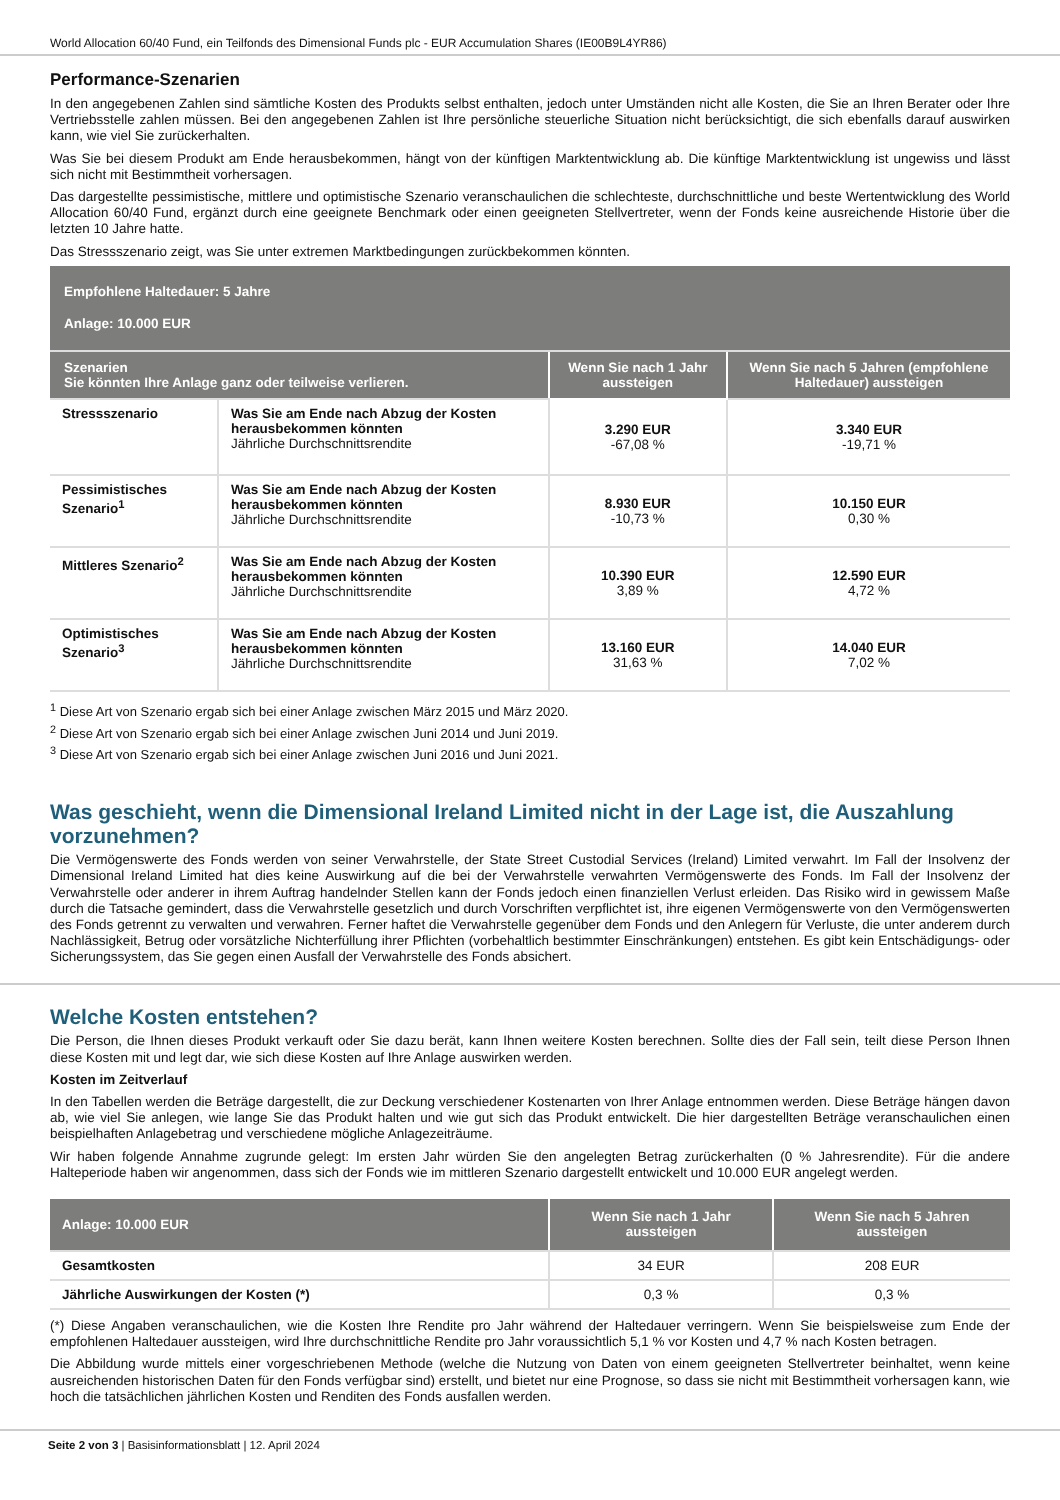World Allocation 60/40 Fund, ein Teilfonds des Dimensional Funds plc - EUR Accumulation Shares (IE00B9L4YR86)
Performance-Szenarien
In den angegebenen Zahlen sind sämtliche Kosten des Produkts selbst enthalten, jedoch unter Umständen nicht alle Kosten, die Sie an Ihren Berater oder Ihre Vertriebsstelle zahlen müssen. Bei den angegebenen Zahlen ist Ihre persönliche steuerliche Situation nicht berücksichtigt, die sich ebenfalls darauf auswirken kann, wie viel Sie zurückerhalten.
Was Sie bei diesem Produkt am Ende herausbekommen, hängt von der künftigen Marktentwicklung ab. Die künftige Marktentwicklung ist ungewiss und lässt sich nicht mit Bestimmtheit vorhersagen.
Das dargestellte pessimistische, mittlere und optimistische Szenario veranschaulichen die schlechteste, durchschnittliche und beste Wertentwicklung des World Allocation 60/40 Fund, ergänzt durch eine geeignete Benchmark oder einen geeigneten Stellvertreter, wenn der Fonds keine ausreichende Historie über die letzten 10 Jahre hatte.
Das Stressszenario zeigt, was Sie unter extremen Marktbedingungen zurückbekommen könnten.
| Empfohlene Haltedauer: 5 Jahre Anlage: 10.000 EUR | | | |
| Szenarien Sie könnten Ihre Anlage ganz oder teilweise verlieren. | | Wenn Sie nach 1 Jahr aussteigen | Wenn Sie nach 5 Jahren (empfohlene Haltedauer) aussteigen |
| Stressszenario | Was Sie am Ende nach Abzug der Kosten herausbekommen könnten Jährliche Durchschnittsrendite | 3.290 EUR -67,08 % | 3.340 EUR -19,71 % |
| Pessimistisches Szenario<sup>1</sup> | Was Sie am Ende nach Abzug der Kosten herausbekommen könnten Jährliche Durchschnittsrendite | 8.930 EUR -10,73 % | 10.150 EUR 0,30 % |
| Mittleres Szenario<sup>2</sup> | Was Sie am Ende nach Abzug der Kosten herausbekommen könnten Jährliche Durchschnittsrendite | 10.390 EUR 3,89 % | 12.590 EUR 4,72 % |
| Optimistisches Szenario<sup>3</sup> | Was Sie am Ende nach Abzug der Kosten herausbekommen könnten Jährliche Durchschnittsrendite | 13.160 EUR 31,63 % | 14.040 EUR 7,02 % |
<sup>1</sup> Diese Art von Szenario ergab sich bei einer Anlage zwischen März 2015 und März 2020.
<sup>2</sup> Diese Art von Szenario ergab sich bei einer Anlage zwischen Juni 2014 und Juni 2019.
<sup>3</sup> Diese Art von Szenario ergab sich bei einer Anlage zwischen Juni 2016 und Juni 2021.
Was geschieht, wenn die Dimensional Ireland Limited nicht in der Lage ist, die Auszahlung vorzunehmen?
Die Vermögenswerte des Fonds werden von seiner Verwahrstelle, der State Street Custodial Services (Ireland) Limited verwahrt. Im Fall der Insolvenz der Dimensional Ireland Limited hat dies keine Auswirkung auf die bei der Verwahrstelle verwahrten Vermögenswerte des Fonds. Im Fall der Insolvenz der Verwahrstelle oder anderer in ihrem Auftrag handelnder Stellen kann der Fonds jedoch einen finanziellen Verlust erleiden. Das Risiko wird in gewissem Maße durch die Tatsache gemindert, dass die Verwahrstelle gesetzlich und durch Vorschriften verpflichtet ist, ihre eigenen Vermögenswerte von den Vermögenswerten des Fonds getrennt zu verwalten und verwahren. Ferner haftet die Verwahrstelle gegenüber dem Fonds und den Anlegern für Verluste, die unter anderem durch Nachlässigkeit, Betrug oder vorsätzliche Nichterfüllung ihrer Pflichten (vorbehaltlich bestimmter Einschränkungen) entstehen. Es gibt kein Entschädigungs- oder Sicherungssystem, das Sie gegen einen Ausfall der Verwahrstelle des Fonds absichert.
Welche Kosten entstehen?
Die Person, die Ihnen dieses Produkt verkauft oder Sie dazu berät, kann Ihnen weitere Kosten berechnen. Sollte dies der Fall sein, teilt diese Person Ihnen diese Kosten mit und legt dar, wie sich diese Kosten auf Ihre Anlage auswirken werden.
Kosten im Zeitverlauf
In den Tabellen werden die Beträge dargestellt, die zur Deckung verschiedener Kostenarten von Ihrer Anlage entnommen werden. Diese Beträge hängen davon ab, wie viel Sie anlegen, wie lange Sie das Produkt halten und wie gut sich das Produkt entwickelt. Die hier dargestellten Beträge veranschaulichen einen beispielhaften Anlagebetrag und verschiedene mögliche Anlagezeiträume.
Wir haben folgende Annahme zugrunde gelegt: Im ersten Jahr würden Sie den angelegten Betrag zurückerhalten (0 % Jahresrendite). Für die andere Halteperiode haben wir angenommen, dass sich der Fonds wie im mittleren Szenario dargestellt entwickelt und 10.000 EUR angelegt werden.
| Anlage: 10.000 EUR | Wenn Sie nach 1 Jahr aussteigen | Wenn Sie nach 5 Jahren aussteigen |
| Gesamtkosten | 34 EUR | 208 EUR |
| Jährliche Auswirkungen der Kosten (*) | 0,3 % | 0,3 % |
(*) Diese Angaben veranschaulichen, wie die Kosten Ihre Rendite pro Jahr während der Haltedauer verringern. Wenn Sie beispielsweise zum Ende der empfohlenen Haltedauer aussteigen, wird Ihre durchschnittliche Rendite pro Jahr voraussichtlich 5,1 % vor Kosten und 4,7 % nach Kosten betragen.
Die Abbildung wurde mittels einer vorgeschriebenen Methode (welche die Nutzung von Daten von einem geeigneten Stellvertreter beinhaltet, wenn keine ausreichenden historischen Daten für den Fonds verfügbar sind) erstellt, und bietet nur eine Prognose, so dass sie nicht mit Bestimmtheit vorhersagen kann, wie hoch die tatsächlichen jährlichen Kosten und Renditen des Fonds ausfallen werden.
Seite 2 von 3 | Basisinformationsblatt | 12. April 2024